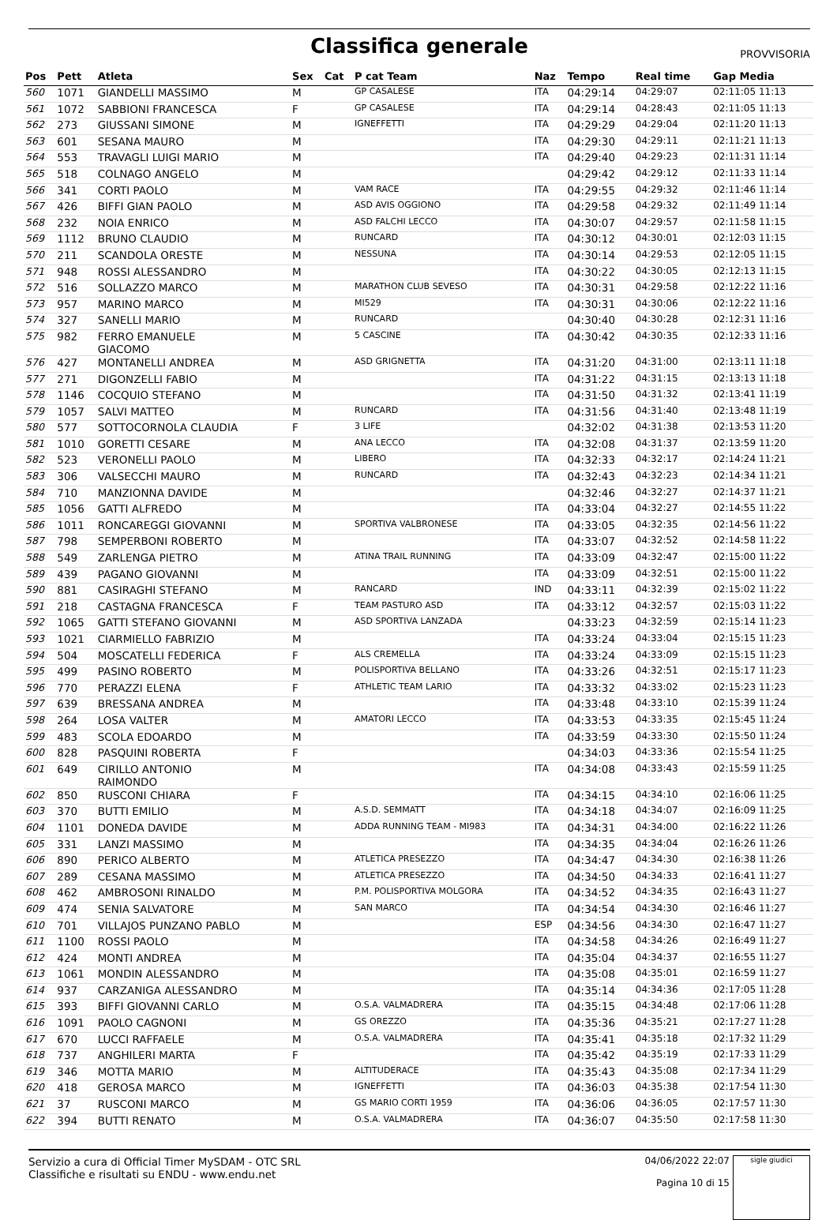Classifica generale
PROVVISORIA
| Pos | Pett | Atleta | Sex | Cat | P cat Team | Naz | Tempo | Real time | Gap Media |
| --- | --- | --- | --- | --- | --- | --- | --- | --- | --- |
| 560 | 1071 | GIANDELLI MASSIMO | M | | GP CASALESE | ITA | 04:29:14 | 04:29:07 | 02:11:05 11:13 |
| 561 | 1072 | SABBIONI FRANCESCA | F | | GP CASALESE | ITA | 04:29:14 | 04:28:43 | 02:11:05 11:13 |
| 562 | 273 | GIUSSANI SIMONE | M | | IGNEFFETTI | ITA | 04:29:29 | 04:29:04 | 02:11:20 11:13 |
| 563 | 601 | SESANA MAURO | M | | | ITA | 04:29:30 | 04:29:11 | 02:11:21 11:13 |
| 564 | 553 | TRAVAGLI LUIGI MARIO | M | | | ITA | 04:29:40 | 04:29:23 | 02:11:31 11:14 |
| 565 | 518 | COLNAGO ANGELO | M | | | | 04:29:42 | 04:29:12 | 02:11:33 11:14 |
| 566 | 341 | CORTI PAOLO | M | | VAM RACE | ITA | 04:29:55 | 04:29:32 | 02:11:46 11:14 |
| 567 | 426 | BIFFI GIAN PAOLO | M | | ASD AVIS OGGIONO | ITA | 04:29:58 | 04:29:32 | 02:11:49 11:14 |
| 568 | 232 | NOIA ENRICO | M | | ASD FALCHI LECCO | ITA | 04:30:07 | 04:29:57 | 02:11:58 11:15 |
| 569 | 1112 | BRUNO CLAUDIO | M | | RUNCARD | ITA | 04:30:12 | 04:30:01 | 02:12:03 11:15 |
| 570 | 211 | SCANDOLA ORESTE | M | | NESSUNA | ITA | 04:30:14 | 04:29:53 | 02:12:05 11:15 |
| 571 | 948 | ROSSI ALESSANDRO | M | | | ITA | 04:30:22 | 04:30:05 | 02:12:13 11:15 |
| 572 | 516 | SOLLAZZO MARCO | M | | MARATHON CLUB SEVESO | ITA | 04:30:31 | 04:29:58 | 02:12:22 11:16 |
| 573 | 957 | MARINO MARCO | M | | MI529 | ITA | 04:30:31 | 04:30:06 | 02:12:22 11:16 |
| 574 | 327 | SANELLI MARIO | M | | RUNCARD | | 04:30:40 | 04:30:28 | 02:12:31 11:16 |
| 575 | 982 | FERRO EMANUELE GIACOMO | M | | 5 CASCINE | ITA | 04:30:42 | 04:30:35 | 02:12:33 11:16 |
| 576 | 427 | MONTANELLI ANDREA | M | | ASD GRIGNETTA | ITA | 04:31:20 | 04:31:00 | 02:13:11 11:18 |
| 577 | 271 | DIGONZELLI FABIO | M | | | ITA | 04:31:22 | 04:31:15 | 02:13:13 11:18 |
| 578 | 1146 | COCQUIO STEFANO | M | | | ITA | 04:31:50 | 04:31:32 | 02:13:41 11:19 |
| 579 | 1057 | SALVI MATTEO | M | | RUNCARD | ITA | 04:31:56 | 04:31:40 | 02:13:48 11:19 |
| 580 | 577 | SOTTOCORNOLA CLAUDIA | F | | 3 LIFE | | 04:32:02 | 04:31:38 | 02:13:53 11:20 |
| 581 | 1010 | GORETTI CESARE | M | | ANA LECCO | ITA | 04:32:08 | 04:31:37 | 02:13:59 11:20 |
| 582 | 523 | VERONELLI PAOLO | M | | LIBERO | ITA | 04:32:33 | 04:32:17 | 02:14:24 11:21 |
| 583 | 306 | VALSECCHI MAURO | M | | RUNCARD | ITA | 04:32:43 | 04:32:23 | 02:14:34 11:21 |
| 584 | 710 | MANZIONNA DAVIDE | M | | | | 04:32:46 | 04:32:27 | 02:14:37 11:21 |
| 585 | 1056 | GATTI ALFREDO | M | | | ITA | 04:33:04 | 04:32:27 | 02:14:55 11:22 |
| 586 | 1011 | RONCAREGGI GIOVANNI | M | | SPORTIVA VALBRONESE | ITA | 04:33:05 | 04:32:35 | 02:14:56 11:22 |
| 587 | 798 | SEMPERBONI ROBERTO | M | | | ITA | 04:33:07 | 04:32:52 | 02:14:58 11:22 |
| 588 | 549 | ZARLENGA PIETRO | M | | ATINA TRAIL RUNNING | ITA | 04:33:09 | 04:32:47 | 02:15:00 11:22 |
| 589 | 439 | PAGANO GIOVANNI | M | | | ITA | 04:33:09 | 04:32:51 | 02:15:00 11:22 |
| 590 | 881 | CASIRAGHI STEFANO | M | | RANCARD | IND | 04:33:11 | 04:32:39 | 02:15:02 11:22 |
| 591 | 218 | CASTAGNA FRANCESCA | F | | TEAM PASTURO ASD | ITA | 04:33:12 | 04:32:57 | 02:15:03 11:22 |
| 592 | 1065 | GATTI STEFANO GIOVANNI | M | | ASD SPORTIVA LANZADA | | 04:33:23 | 04:32:59 | 02:15:14 11:23 |
| 593 | 1021 | CIARMIELLO FABRIZIO | M | | | ITA | 04:33:24 | 04:33:04 | 02:15:15 11:23 |
| 594 | 504 | MOSCATELLI FEDERICA | F | | ALS CREMELLA | ITA | 04:33:24 | 04:33:09 | 02:15:15 11:23 |
| 595 | 499 | PASINO ROBERTO | M | | POLISPORTIVA BELLANO | ITA | 04:33:26 | 04:32:51 | 02:15:17 11:23 |
| 596 | 770 | PERAZZI ELENA | F | | ATHLETIC TEAM LARIO | ITA | 04:33:32 | 04:33:02 | 02:15:23 11:23 |
| 597 | 639 | BRESSANA ANDREA | M | | | ITA | 04:33:48 | 04:33:10 | 02:15:39 11:24 |
| 598 | 264 | LOSA VALTER | M | | AMATORI LECCO | ITA | 04:33:53 | 04:33:35 | 02:15:45 11:24 |
| 599 | 483 | SCOLA EDOARDO | M | | | ITA | 04:33:59 | 04:33:30 | 02:15:50 11:24 |
| 600 | 828 | PASQUINI ROBERTA | F | | | | 04:34:03 | 04:33:36 | 02:15:54 11:25 |
| 601 | 649 | CIRILLO ANTONIO RAIMONDO | M | | | ITA | 04:34:08 | 04:33:43 | 02:15:59 11:25 |
| 602 | 850 | RUSCONI CHIARA | F | | | ITA | 04:34:15 | 04:34:10 | 02:16:06 11:25 |
| 603 | 370 | BUTTI EMILIO | M | | A.S.D. SEMMATT | ITA | 04:34:18 | 04:34:07 | 02:16:09 11:25 |
| 604 | 1101 | DONEDA DAVIDE | M | | ADDA RUNNING TEAM - MI983 | ITA | 04:34:31 | 04:34:00 | 02:16:22 11:26 |
| 605 | 331 | LANZI MASSIMO | M | | | ITA | 04:34:35 | 04:34:04 | 02:16:26 11:26 |
| 606 | 890 | PERICO ALBERTO | M | | ATLETICA PRESEZZO | ITA | 04:34:47 | 04:34:30 | 02:16:38 11:26 |
| 607 | 289 | CESANA MASSIMO | M | | ATLETICA PRESEZZO | ITA | 04:34:50 | 04:34:33 | 02:16:41 11:27 |
| 608 | 462 | AMBROSONI RINALDO | M | | P.M. POLISPORTIVA MOLGORA | ITA | 04:34:52 | 04:34:35 | 02:16:43 11:27 |
| 609 | 474 | SENIA SALVATORE | M | | SAN MARCO | ITA | 04:34:54 | 04:34:30 | 02:16:46 11:27 |
| 610 | 701 | VILLAJOS PUNZANO PABLO | M | | | ESP | 04:34:56 | 04:34:30 | 02:16:47 11:27 |
| 611 | 1100 | ROSSI PAOLO | M | | | ITA | 04:34:58 | 04:34:26 | 02:16:49 11:27 |
| 612 | 424 | MONTI ANDREA | M | | | ITA | 04:35:04 | 04:34:37 | 02:16:55 11:27 |
| 613 | 1061 | MONDIN ALESSANDRO | M | | | ITA | 04:35:08 | 04:35:01 | 02:16:59 11:27 |
| 614 | 937 | CARZANIGA ALESSANDRO | M | | | ITA | 04:35:14 | 04:34:36 | 02:17:05 11:28 |
| 615 | 393 | BIFFI GIOVANNI CARLO | M | | O.S.A. VALMADRERA | ITA | 04:35:15 | 04:34:48 | 02:17:06 11:28 |
| 616 | 1091 | PAOLO CAGNONI | M | | GS OREZZO | ITA | 04:35:36 | 04:35:21 | 02:17:27 11:28 |
| 617 | 670 | LUCCI RAFFAELE | M | | O.S.A. VALMADRERA | ITA | 04:35:41 | 04:35:18 | 02:17:32 11:29 |
| 618 | 737 | ANGHILERI MARTA | F | | | ITA | 04:35:42 | 04:35:19 | 02:17:33 11:29 |
| 619 | 346 | MOTTA MARIO | M | | ALTITUDERACE | ITA | 04:35:43 | 04:35:08 | 02:17:34 11:29 |
| 620 | 418 | GEROSA MARCO | M | | IGNEFFETTI | ITA | 04:36:03 | 04:35:38 | 02:17:54 11:30 |
| 621 | 37 | RUSCONI MARCO | M | | GS MARIO CORTI 1959 | ITA | 04:36:06 | 04:36:05 | 02:17:57 11:30 |
| 622 | 394 | BUTTI RENATO | M | | O.S.A. VALMADRERA | ITA | 04:36:07 | 04:35:50 | 02:17:58 11:30 |
Servizio a cura di Official Timer MySDAM - OTC SRL
Classifiche e risultati su ENDU - www.endu.net
04/06/2022 22:07
Pagina 10 di 15
sigle giudici